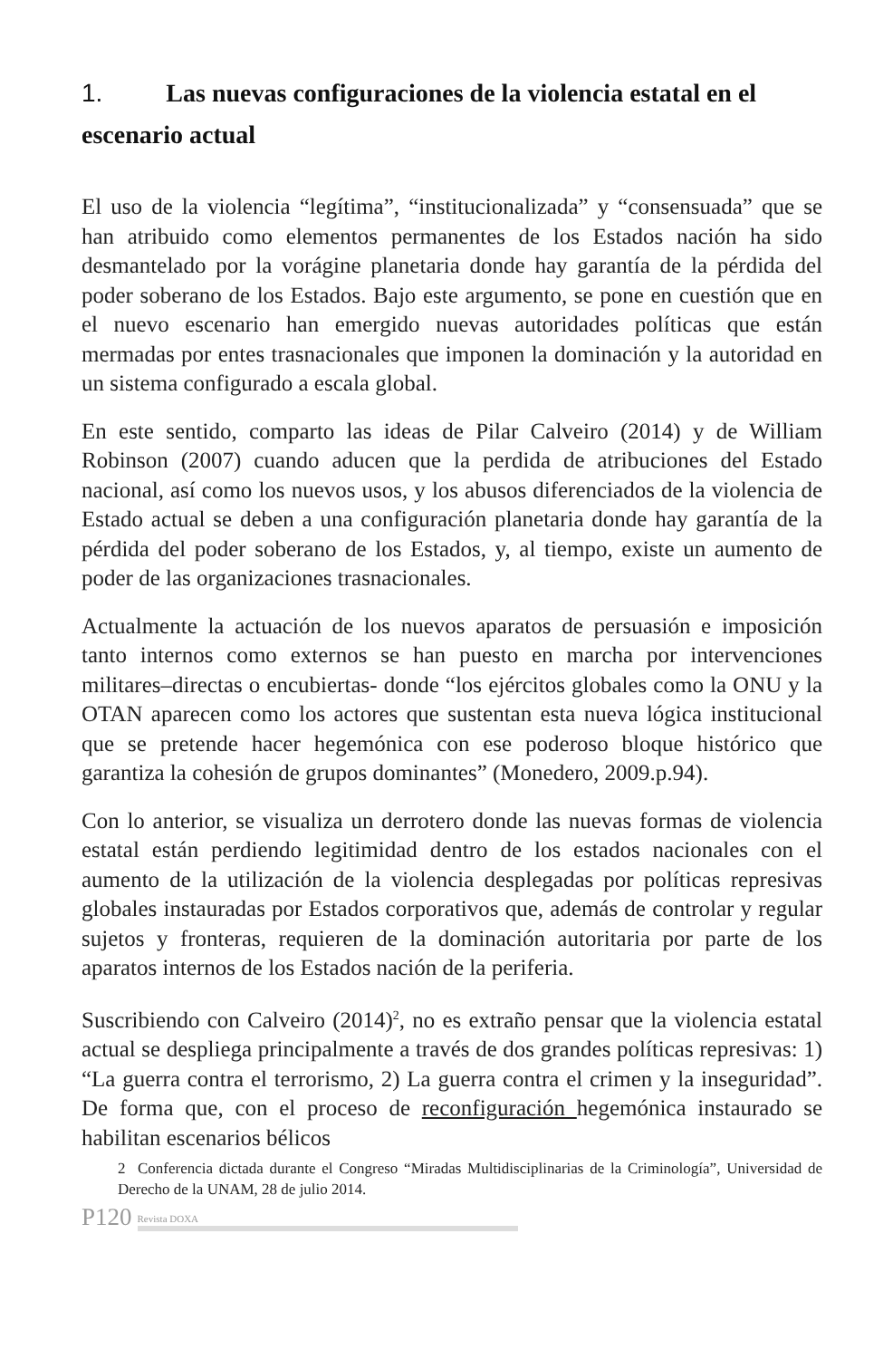1. Las nuevas configuraciones de la violencia estatal en el escenario actual
El uso de la violencia “legítima”, “institucionalizada” y “consensuada” que se han atribuido como elementos permanentes de los Estados nación ha sido desmantelado por la vorágine planetaria donde hay garantía de la pérdida del poder soberano de los Estados. Bajo este argumento, se pone en cuestión que en el nuevo escenario han emergido nuevas autoridades políticas que están mermadas por entes trasnacionales que imponen la dominación y la autoridad en un sistema configurado a escala global.
En este sentido, comparto las ideas de Pilar Calveiro (2014) y de William Robinson (2007) cuando aducen que la perdida de atribuciones del Estado nacional, así como los nuevos usos, y los abusos diferenciados de la violencia de Estado actual se deben a una configuración planetaria donde hay garantía de la pérdida del poder soberano de los Estados, y, al tiempo, existe un aumento de poder de las organizaciones trasnacionales.
Actualmente la actuación de los nuevos aparatos de persuasión e imposición tanto internos como externos se han puesto en marcha por intervenciones militares–directas o encubiertas- donde “los ejércitos globales como la ONU y la OTAN aparecen como los actores que sustentan esta nueva lógica institucional que se pretende hacer hegemónica con ese poderoso bloque histórico que garantiza la cohesión de grupos dominantes” (Monedero, 2009.p.94).
Con lo anterior, se visualiza un derrotero donde las nuevas formas de violencia estatal están perdiendo legitimidad dentro de los estados nacionales con el aumento de la utilización de la violencia desplegadas por políticas represivas globales instauradas por Estados corporativos que, además de controlar y regular sujetos y fronteras, requieren de la dominación autoritaria por parte de los aparatos internos de los Estados nación de la periferia.
Suscribiendo con Calveiro (2014)<sup>2</sup>, no es extraño pensar que la violencia estatal actual se despliega principalmente a través de dos grandes políticas represivas: 1) “La guerra contra el terrorismo, 2) La guerra contra el crimen y la inseguridad”. De forma que, con el proceso de reconfiguración hegemónica instaurado se habilitan escenarios bélicos
2 Conferencia dictada durante el Congreso “Miradas Multidisciplinarias de la Criminología”, Universidad de Derecho de la UNAM, 28 de julio 2014.
P120 Revista DOXA